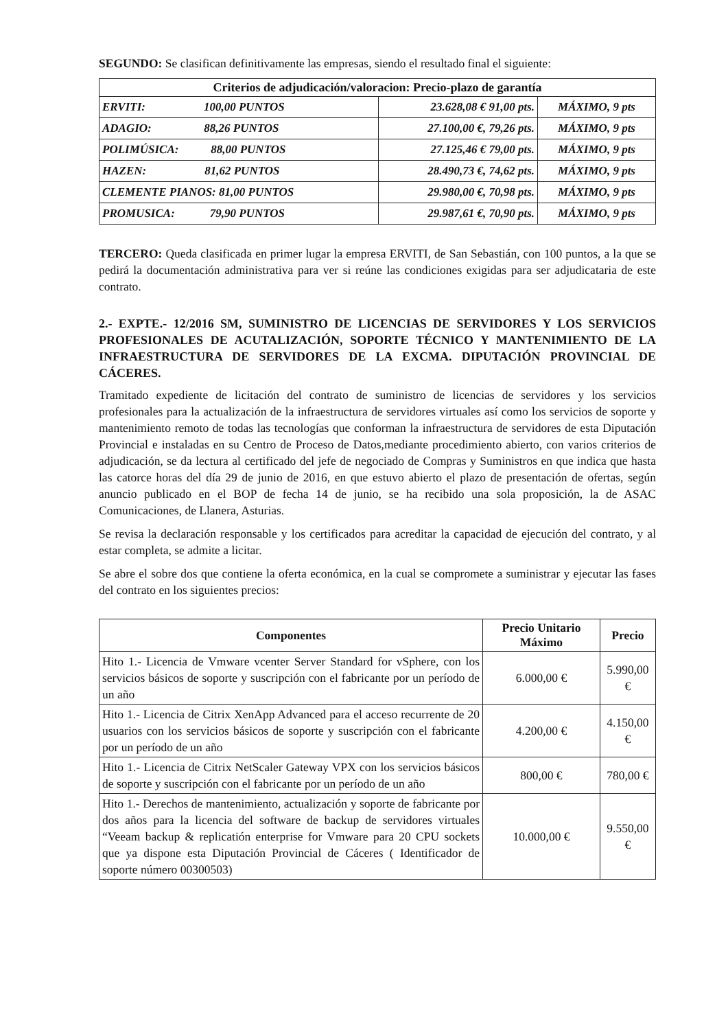SEGUNDO: Se clasifican definitivamente las empresas, siendo el resultado final el siguiente:
| Criterios de adjudicación/valoracion: Precio-plazo de garantía | | |
| --- | --- | --- |
| ERVITI: 100,00 PUNTOS | 23.628,08 € 91,00 pts. | MÁXIMO, 9 pts |
| ADAGIO: 88,26 PUNTOS | 27.100,00 €, 79,26 pts. | MÁXIMO, 9 pts |
| POLIMÚSICA: 88,00 PUNTOS | 27.125,46 € 79,00 pts. | MÁXIMO, 9 pts |
| HAZEN: 81,62 PUNTOS | 28.490,73 €, 74,62 pts. | MÁXIMO, 9 pts |
| CLEMENTE PIANOS: 81,00 PUNTOS | 29.980,00 €, 70,98 pts. | MÁXIMO, 9 pts |
| PROMUSICA: 79,90 PUNTOS | 29.987,61 €, 70,90 pts. | MÁXIMO, 9 pts |
TERCERO: Queda clasificada en primer lugar la empresa ERVITI, de San Sebastián, con 100 puntos, a la que se pedirá la documentación administrativa para ver si reúne las condiciones exigidas para ser adjudicataria de este contrato.
2.- EXPTE.- 12/2016 SM, SUMINISTRO DE LICENCIAS DE SERVIDORES Y LOS SERVICIOS PROFESIONALES DE ACUTALIZACIÓN, SOPORTE TÉCNICO Y MANTENIMIENTO DE LA INFRAESTRUCTURA DE SERVIDORES DE LA EXCMA. DIPUTACIÓN PROVINCIAL DE CÁCERES.
Tramitado expediente de licitación del contrato de suministro de licencias de servidores y los servicios profesionales para la actualización de la infraestructura de servidores virtuales así como los servicios de soporte y mantenimiento remoto de todas las tecnologías que conforman la infraestructura de servidores de esta Diputación Provincial e instaladas en su Centro de Proceso de Datos,mediante procedimiento abierto, con varios criterios de adjudicación, se da lectura al certificado del jefe de negociado de Compras y Suministros en que indica que hasta las catorce horas del día 29 de junio de 2016, en que estuvo abierto el plazo de presentación de ofertas, según anuncio publicado en el BOP de fecha 14 de junio, se ha recibido una sola proposición, la de ASAC Comunicaciones, de Llanera, Asturias.
Se revisa la declaración responsable y los certificados para acreditar la capacidad de ejecución del contrato, y al estar completa, se admite a licitar.
Se abre el sobre dos que contiene la oferta económica, en la cual se compromete a suministrar y ejecutar las fases del contrato en los siguientes precios:
| Componentes | Precio Unitario Máximo | Precio |
| --- | --- | --- |
| Hito 1.- Licencia de Vmware vcenter Server Standard for vSphere, con los servicios básicos de soporte y suscripción con el fabricante por un período de un año | 6.000,00 € | 5.990,00 € |
| Hito 1.- Licencia de Citrix XenApp Advanced para el acceso recurrente de 20 usuarios con los servicios básicos de soporte y suscripción con el fabricante por un período de un año | 4.200,00 € | 4.150,00 € |
| Hito 1.- Licencia de Citrix NetScaler Gateway VPX con los servicios básicos de soporte y suscripción con el fabricante por un período de un año | 800,00 € | 780,00 € |
| Hito 1.- Derechos de mantenimiento, actualización y soporte de fabricante por dos años para la licencia del software de backup de servidores virtuales “Veeam backup & replicatión enterprise for Vmware para 20 CPU sockets que ya dispone esta Diputación Provincial de Cáceres ( Identificador de soporte número 00300503) | 10.000,00 € | 9.550,00 € |